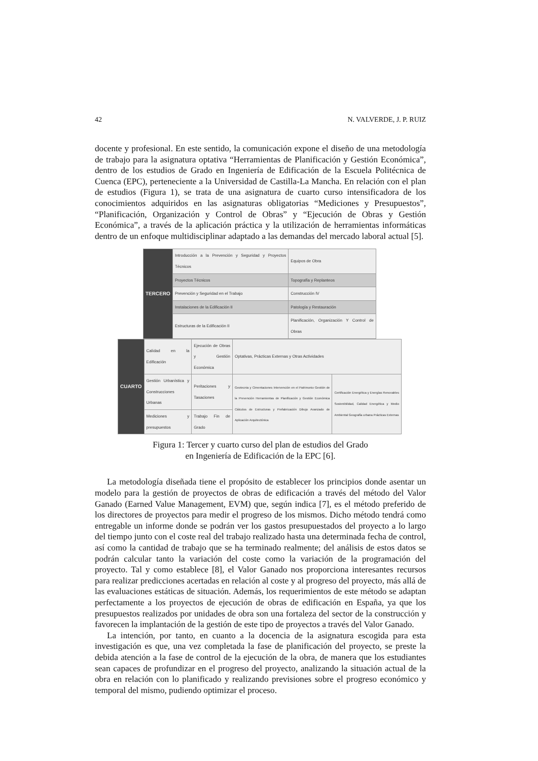42 N. VALVERDE, J. P. RUIZ
docente y profesional. En este sentido, la comunicación expone el diseño de una metodología de trabajo para la asignatura optativa “Herramientas de Planificación y Gestión Económica”, dentro de los estudios de Grado en Ingeniería de Edificación de la Escuela Politécnica de Cuenca (EPC), perteneciente a la Universidad de Castilla-La Mancha. En relación con el plan de estudios (Figura 1), se trata de una asignatura de cuarto curso intensificadora de los conocimientos adquiridos en las asignaturas obligatorias “Mediciones y Presupuestos”, “Planificación, Organización y Control de Obras” y “Ejecución de Obras y Gestión Económica”, a través de la aplicación práctica y la utilización de herramientas informáticas dentro de un enfoque multidisciplinar adaptado a las demandas del mercado laboral actual [5].
| TERCERO | Introducción a la Prevención y Seguridad y Proyectos Técnicos | Equipos de Obra |
| | Proyectos Técnicos | Topografía y Replanteos |
| | Prevención y Seguridad en el Trabajo | Construcción IV |
| | Instalaciones de la Edificación II | Patología y Restauración |
| | Estructuras de la Edificación II | Planificación, Organización Y Control de Obras |
| CUARTO | Calidad en la Edificación | Ejecución de Obras y Gestión Económica | Optativas, Prácticas Externas y Otras Actividades | |
| | Gestión Urbanística y Construcciones Urbanas | Peritaciones y Tasaciones | Geotecnia y Cimentaciones Intervención en el Patrimonio Gestión de la Prevención Herramientas de Planificación y Gestión Económica Cálculos de Estructuras y Prefabricación Dibujo Avanzado de Aplicación Arquitectónica | Certificación Energética y Energías Renovables Sostenibilidad, Calidad Energética y Medio Ambiental Geografía urbana Prácticas Externas |
| | Mediciones y presupuestos | Trabajo Fin de Grado | | |
Figura 1: Tercer y cuarto curso del plan de estudios del Grado
en Ingeniería de Edificación de la EPC [6].
La metodología diseñada tiene el propósito de establecer los principios donde asentar un modelo para la gestión de proyectos de obras de edificación a través del método del Valor Ganado (Earned Value Management, EVM) que, según indica [7], es el método preferido de los directores de proyectos para medir el progreso de los mismos. Dicho método tendrá como entregable un informe donde se podrán ver los gastos presupuestados del proyecto a lo largo del tiempo junto con el coste real del trabajo realizado hasta una determinada fecha de control, así como la cantidad de trabajo que se ha terminado realmente; del análisis de estos datos se podrán calcular tanto la variación del coste como la variación de la programación del proyecto. Tal y como establece [8], el Valor Ganado nos proporciona interesantes recursos para realizar predicciones acertadas en relación al coste y al progreso del proyecto, más allá de las evaluaciones estáticas de situación. Además, los requerimientos de este método se adaptan perfectamente a los proyectos de ejecución de obras de edificación en España, ya que los presupuestos realizados por unidades de obra son una fortaleza del sector de la construcción y favorecen la implantación de la gestión de este tipo de proyectos a través del Valor Ganado.
La intención, por tanto, en cuanto a la docencia de la asignatura escogida para esta investigación es que, una vez completada la fase de planificación del proyecto, se preste la debida atención a la fase de control de la ejecución de la obra, de manera que los estudiantes sean capaces de profundizar en el progreso del proyecto, analizando la situación actual de la obra en relación con lo planificado y realizando previsiones sobre el progreso económico y temporal del mismo, pudiendo optimizar el proceso.